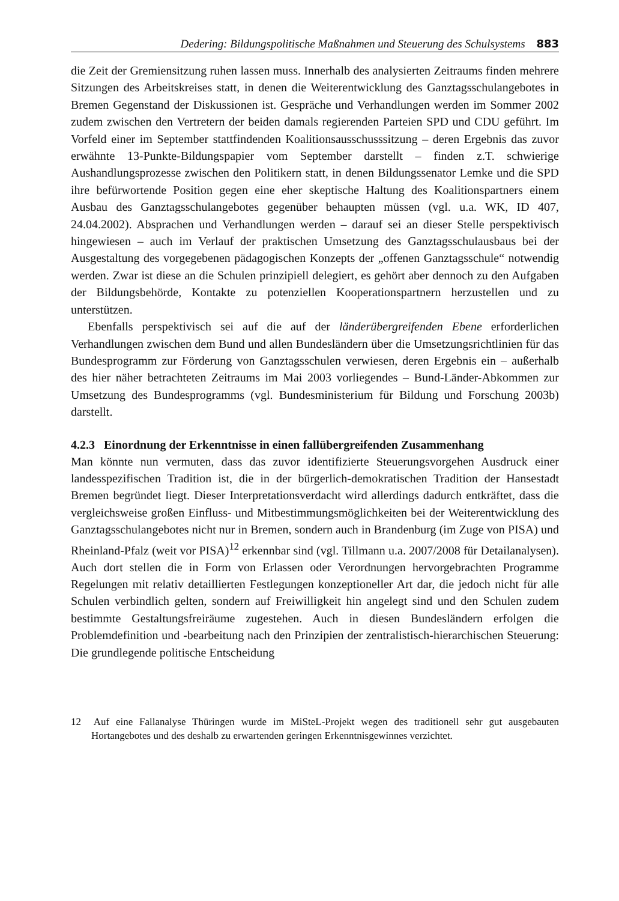Dedering: Bildungspolitische Maßnahmen und Steuerung des Schulsystems 883
die Zeit der Gremiensitzung ruhen lassen muss. Innerhalb des analysierten Zeitraums finden mehrere Sitzungen des Arbeitskreises statt, in denen die Weiterentwicklung des Ganztagsschulangebotes in Bremen Gegenstand der Diskussionen ist. Gespräche und Verhandlungen werden im Sommer 2002 zudem zwischen den Vertretern der beiden damals regierenden Parteien SPD und CDU geführt. Im Vorfeld einer im September stattfindenden Koalitionsausschusssitzung – deren Ergebnis das zuvor erwähnte 13-Punkte-Bildungspapier vom September darstellt – finden z.T. schwierige Aushandlungsprozesse zwischen den Politikern statt, in denen Bildungssenator Lemke und die SPD ihre befürwortende Position gegen eine eher skeptische Haltung des Koalitionspartners einem Ausbau des Ganztagsschulangebotes gegenüber behaupten müssen (vgl. u.a. WK, ID 407, 24.04.2002). Absprachen und Verhandlungen werden – darauf sei an dieser Stelle perspektivisch hingewiesen – auch im Verlauf der praktischen Umsetzung des Ganztagsschulausbaus bei der Ausgestaltung des vorgegebenen pädagogischen Konzepts der „offenen Ganztagsschule“ notwendig werden. Zwar ist diese an die Schulen prinzipiell delegiert, es gehört aber dennoch zu den Aufgaben der Bildungsbehörde, Kontakte zu potenziellen Kooperationspartnern herzustellen und zu unterstützen.
Ebenfalls perspektivisch sei auf die auf der länderübergreifenden Ebene erforderlichen Verhandlungen zwischen dem Bund und allen Bundesländern über die Umsetzungsrichtlinien für das Bundesprogramm zur Förderung von Ganztagsschulen verwiesen, deren Ergebnis ein – außerhalb des hier näher betrachteten Zeitraums im Mai 2003 vorliegendes – Bund-Länder-Abkommen zur Umsetzung des Bundesprogramms (vgl. Bundesministerium für Bildung und Forschung 2003b) darstellt.
4.2.3 Einordnung der Erkenntnisse in einen fallübergreifenden Zusammenhang
Man könnte nun vermuten, dass das zuvor identifizierte Steuerungsvorgehen Ausdruck einer landesspezifischen Tradition ist, die in der bürgerlich-demokratischen Tradition der Hansestadt Bremen begründet liegt. Dieser Interpretationsverdacht wird allerdings dadurch entkräftet, dass die vergleichsweise großen Einfluss- und Mitbestimmungsmöglichkeiten bei der Weiterentwicklung des Ganztagsschulangebotes nicht nur in Bremen, sondern auch in Brandenburg (im Zuge von PISA) und Rheinland-Pfalz (weit vor PISA)<sup>12</sup> erkennbar sind (vgl. Tillmann u.a. 2007/2008 für Detailanalysen). Auch dort stellen die in Form von Erlassen oder Verordnungen hervorgebrachten Programme Regelungen mit relativ detaillierten Festlegungen konzeptioneller Art dar, die jedoch nicht für alle Schulen verbindlich gelten, sondern auf Freiwilligkeit hin angelegt sind und den Schulen zudem bestimmte Gestaltungsfreiräume zugestehen. Auch in diesen Bundesländern erfolgen die Problemdefinition und -bearbeitung nach den Prinzipien der zentralistisch-hierarchischen Steuerung: Die grundlegende politische Entscheidung
12 Auf eine Fallanalyse Thüringen wurde im MiSteL-Projekt wegen des traditionell sehr gut ausgebauten Hortangebotes und des deshalb zu erwartenden geringen Erkenntnisgewinnes verzichtet.